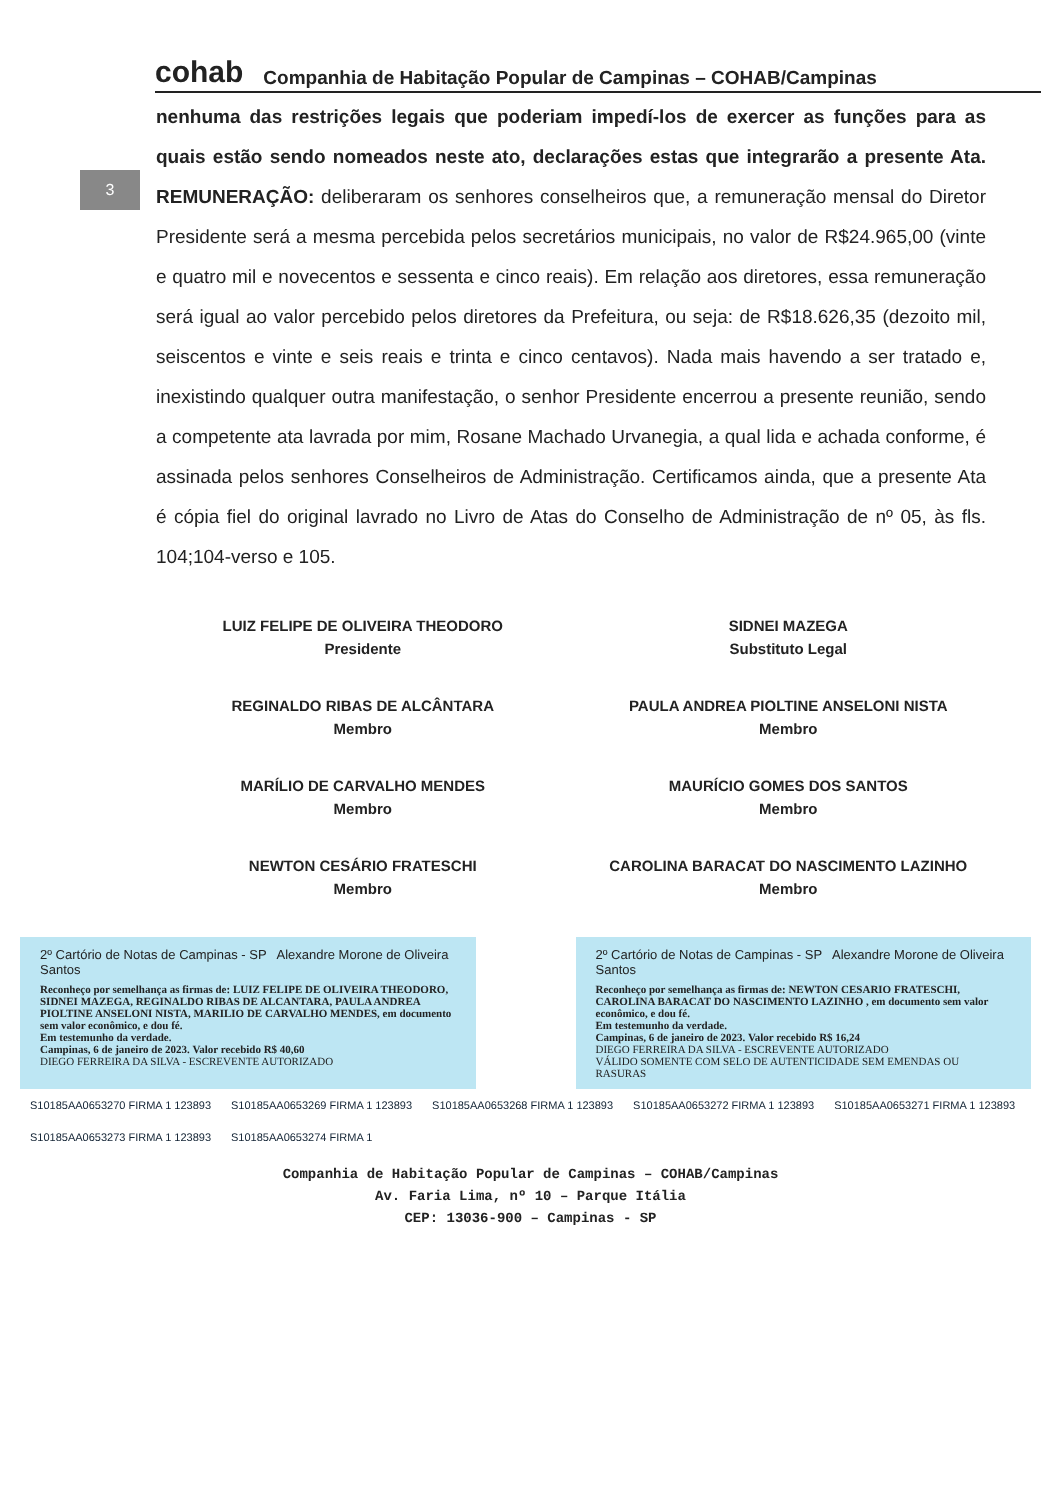cohab
Companhia de Habitação Popular de Campinas – COHAB/Campinas
3
nenhuma das restrições legais que poderiam impedí-los de exercer as funções para as quais estão sendo nomeados neste ato, declarações estas que integrarão a presente Ata. REMUNERAÇÃO: deliberaram os senhores conselheiros que, a remuneração mensal do Diretor Presidente será a mesma percebida pelos secretários municipais, no valor de R$24.965,00 (vinte e quatro mil e novecentos e sessenta e cinco reais). Em relação aos diretores, essa remuneração será igual ao valor percebido pelos diretores da Prefeitura, ou seja: de R$18.626,35 (dezoito mil, seiscentos e vinte e seis reais e trinta e cinco centavos). Nada mais havendo a ser tratado e, inexistindo qualquer outra manifestação, o senhor Presidente encerrou a presente reunião, sendo a competente ata lavrada por mim, Rosane Machado Urvanegia, a qual lida e achada conforme, é assinada pelos senhores Conselheiros de Administração. Certificamos ainda, que a presente Ata é cópia fiel do original lavrado no Livro de Atas do Conselho de Administração de nº 05, às fls. 104;104-verso e 105.
LUIZ FELIPE DE OLIVEIRA THEODORO
Presidente
SIDNEI MAZEGA
Substituto Legal
REGINALDO RIBAS DE ALCÂNTARA
Membro
PAULA ANDREA PIOLTINE ANSELONI NISTA
Membro
MARÍLIO DE CARVALHO MENDES
Membro
MAURÍCIO GOMES DOS SANTOS
Membro
NEWTON CESÁRIO FRATESCHI
Membro
CAROLINA BARACAT DO NASCIMENTO LAZINHO
Membro
2º Cartório de Notas de Campinas - SP Alexandre Morone de Oliveira Santos
Reconheço por semelhança as firmas de: LUIZ FELIPE DE OLIVEIRA THEODORO, SIDNEI MAZEGA, REGINALDO RIBAS DE ALCANTARA, PAULA ANDREA PIOLTINE ANSELONI NISTA, MARILIO DE CARVALHO MENDES, em documento sem valor econômico, e dou fé.
Em testemunho da verdade.
Campinas, 6 de janeiro de 2023. Valor recebido R$ 40,60
DIEGO FERREIRA DA SILVA - ESCREVENTE AUTORIZADO
2º Cartório de Notas de Campinas - SP Alexandre Morone de Oliveira Santos
Reconheço por semelhança as firmas de: NEWTON CESARIO FRATESCHI, CAROLINA BARACAT DO NASCIMENTO LAZINHO , em documento sem valor econômico, e dou fé.
Em testemunho da verdade.
Campinas, 6 de janeiro de 2023. Valor recebido R$ 16,24
DIEGO FERREIRA DA SILVA - ESCREVENTE AUTORIZADO
VÁLIDO SOMENTE COM SELO DE AUTENTICIDADE SEM EMENDAS OU RASURAS
S10185AA0653270 FIRMA 1 123893 S10185AA0653269 FIRMA 1 123893 S10185AA0653268 FIRMA 1 123893 S10185AA0653272 FIRMA 1 123893 S10185AA0653271 FIRMA 1 123893 S10185AA0653273 FIRMA 1 123893 S10185AA0653274 FIRMA 1
Companhia de Habitação Popular de Campinas – COHAB/Campinas
Av. Faria Lima, nº 10 – Parque Itália
CEP: 13036-900 – Campinas - SP